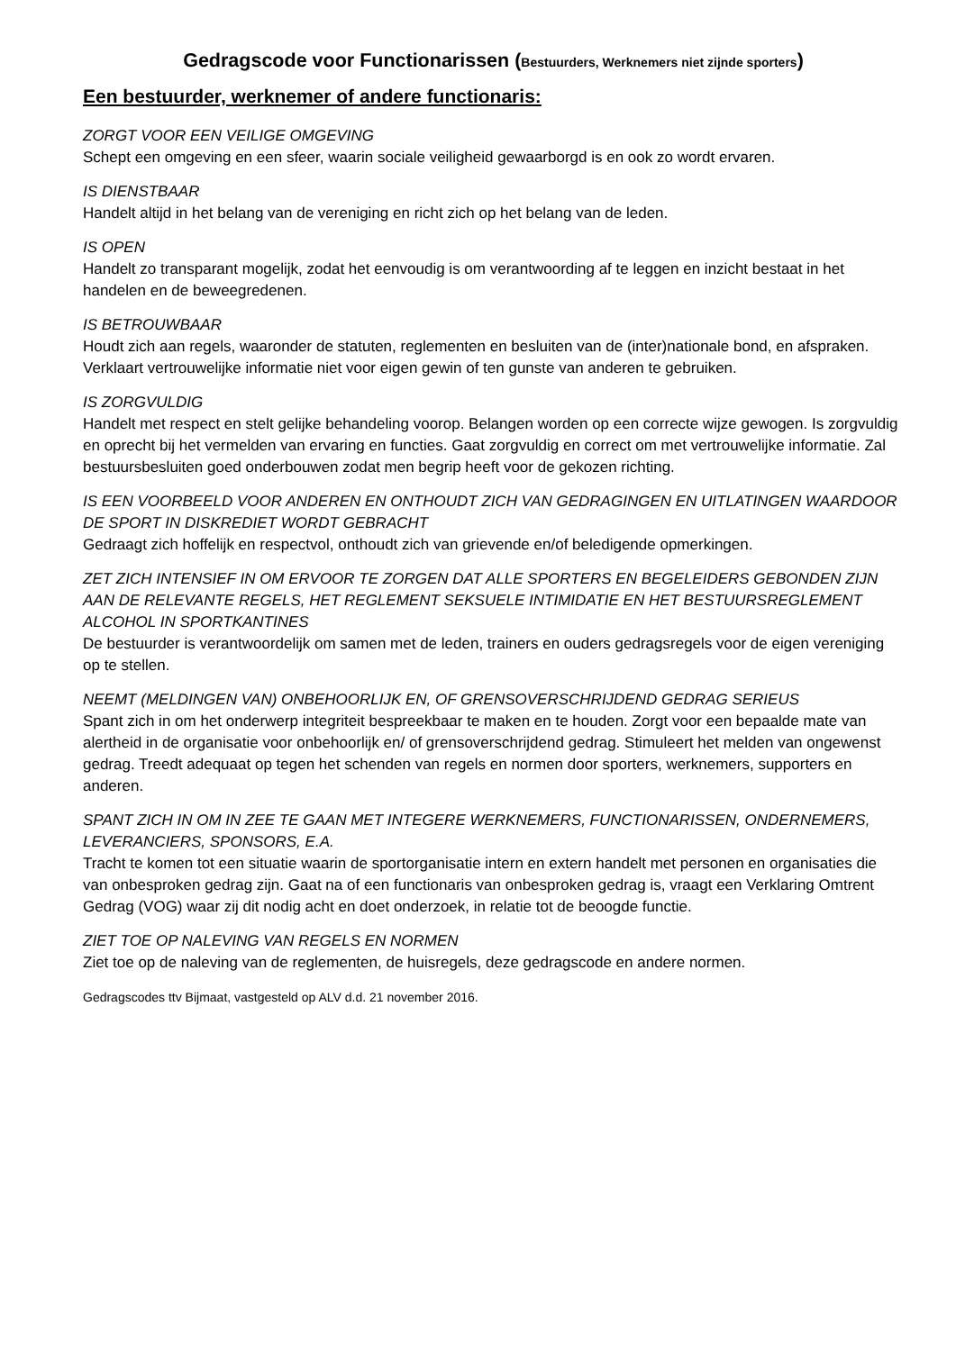Gedragscode voor Functionarissen (Bestuurders, Werknemers niet zijnde sporters)
Een bestuurder, werknemer of andere functionaris:
ZORGT VOOR EEN VEILIGE OMGEVING
Schept een omgeving en een sfeer, waarin sociale veiligheid gewaarborgd is en ook zo wordt ervaren.
IS DIENSTBAAR
Handelt altijd in het belang van de vereniging en richt zich op het belang van de leden.
IS OPEN
Handelt zo transparant mogelijk, zodat het eenvoudig is om verantwoording af te leggen en inzicht bestaat in het handelen en de beweegredenen.
IS BETROUWBAAR
Houdt zich aan regels, waaronder de statuten, reglementen en besluiten van de (inter)nationale bond, en afspraken. Verklaart vertrouwelijke informatie niet voor eigen gewin of ten gunste van anderen te gebruiken.
IS ZORGVULDIG
Handelt met respect en stelt gelijke behandeling voorop. Belangen worden op een correcte wijze gewogen. Is zorgvuldig en oprecht bij het vermelden van ervaring en functies. Gaat zorgvuldig en correct om met vertrouwelijke informatie. Zal bestuursbesluiten goed onderbouwen zodat men begrip heeft voor de gekozen richting.
IS EEN VOORBEELD VOOR ANDEREN EN ONTHOUDT ZICH VAN GEDRAGINGEN EN UITLATINGEN WAARDOOR DE SPORT IN DISKREDIET WORDT GEBRACHT
Gedraagt zich hoffelijk en respectvol, onthoudt zich van grievende en/of beledigende opmerkingen.
ZET ZICH INTENSIEF IN OM ERVOOR TE ZORGEN DAT ALLE SPORTERS EN BEGELEIDERS GEBONDEN ZIJN AAN DE RELEVANTE REGELS, HET REGLEMENT SEKSUELE INTIMIDATIE EN HET BESTUURSREGLEMENT ALCOHOL IN SPORTKANTINES
De bestuurder is verantwoordelijk om samen met de leden, trainers en ouders gedragsregels voor de eigen vereniging op te stellen.
NEEMT (MELDINGEN VAN) ONBEHOORLIJK EN, OF GRENSOVERSCHRIJDEND GEDRAG SERIEUS
Spant zich in om het onderwerp integriteit bespreekbaar te maken en te houden. Zorgt voor een bepaalde mate van alertheid in de organisatie voor onbehoorlijk en/ of grensoverschrijdend gedrag. Stimuleert het melden van ongewenst gedrag. Treedt adequaat op tegen het schenden van regels en normen door sporters, werknemers, supporters en anderen.
SPANT ZICH IN OM IN ZEE TE GAAN MET INTEGERE WERKNEMERS, FUNCTIONARISSEN, ONDERNEMERS, LEVERANCIERS, SPONSORS, E.A.
Tracht te komen tot een situatie waarin de sportorganisatie intern en extern handelt met personen en organisaties die van onbesproken gedrag zijn. Gaat na of een functionaris van onbesproken gedrag is, vraagt een Verklaring Omtrent Gedrag (VOG) waar zij dit nodig acht en doet onderzoek, in relatie tot de beoogde functie.
ZIET TOE OP NALEVING VAN REGELS EN NORMEN
Ziet toe op de naleving van de reglementen, de huisregels, deze gedragscode en andere normen.
Gedragscodes ttv Bijmaat, vastgesteld op ALV d.d. 21 november 2016.